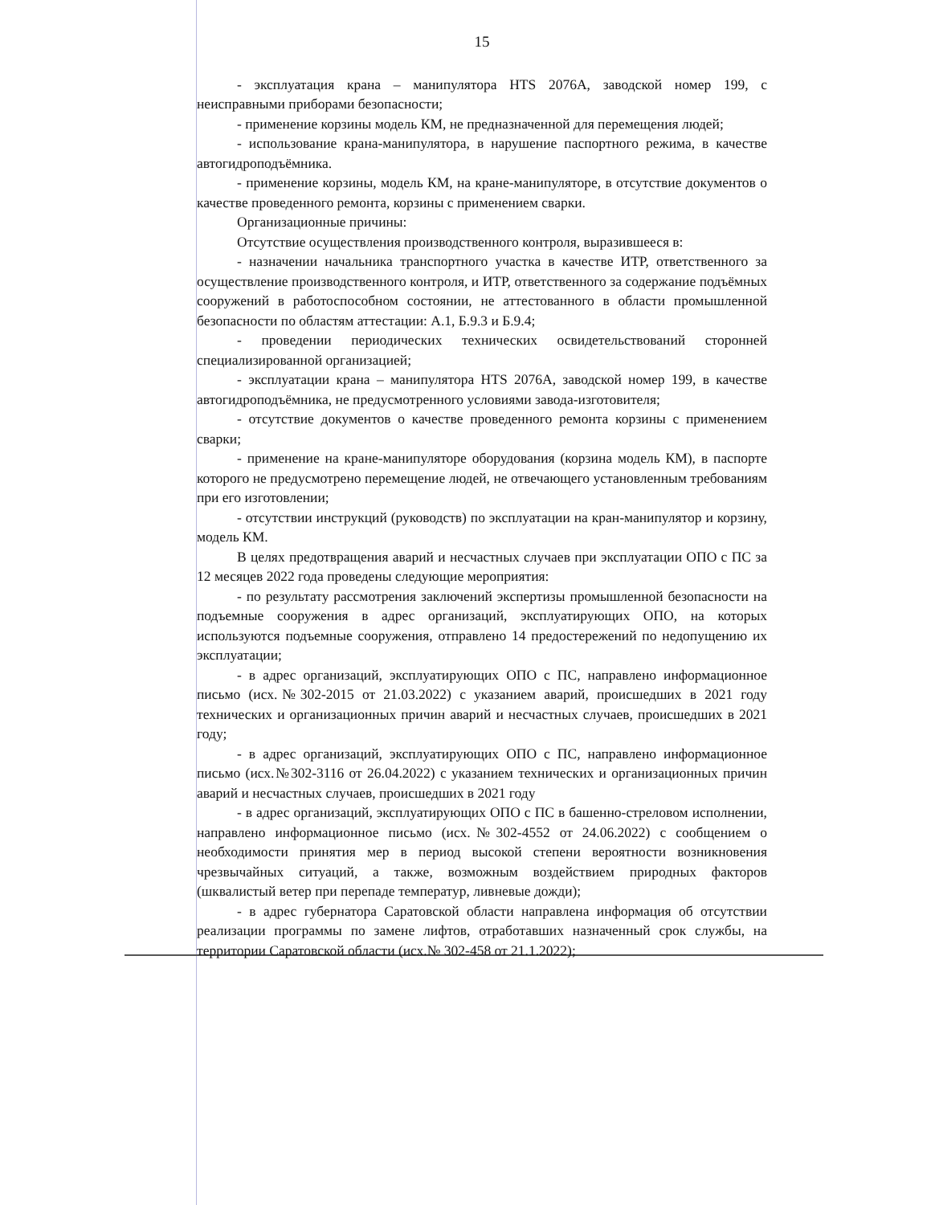15
- эксплуатация крана – манипулятора HTS 2076A, заводской номер 199, с неисправными приборами безопасности;
- применение корзины модель КМ, не предназначенной для перемещения людей;
- использование крана-манипулятора, в нарушение паспортного режима, в качестве автогидроподъёмника.
- применение корзины, модель КМ, на кране-манипуляторе, в отсутствие документов о качестве проведенного ремонта, корзины с применением сварки.
Организационные причины:
Отсутствие осуществления производственного контроля, выразившееся в:
- назначении начальника транспортного участка в качестве ИТР, ответственного за осуществление производственного контроля, и ИТР, ответственного за содержание подъёмных сооружений в работоспособном состоянии, не аттестованного в области промышленной безопасности по областям аттестации: А.1, Б.9.3 и Б.9.4;
- проведении периодических технических освидетельствований сторонней специализированной организацией;
- эксплуатации крана – манипулятора HTS 2076A, заводской номер 199, в качестве автогидроподъёмника, не предусмотренного условиями завода-изготовителя;
- отсутствие документов о качестве проведенного ремонта корзины с применением сварки;
- применение на кране-манипуляторе оборудования (корзина модель КМ), в паспорте которого не предусмотрено перемещение людей, не отвечающего установленным требованиям при его изготовлении;
- отсутствии инструкций (руководств) по эксплуатации на кран-манипулятор и корзину, модель КМ.
В целях предотвращения аварий и несчастных случаев при эксплуатации ОПО с ПС за 12 месяцев 2022 года проведены следующие мероприятия:
- по результату рассмотрения заключений экспертизы промышленной безопасности на подъемные сооружения в адрес организаций, эксплуатирующих ОПО, на которых используются подъемные сооружения, отправлено 14 предостережений по недопущению их эксплуатации;
- в адрес организаций, эксплуатирующих ОПО с ПС, направлено информационное письмо (исх.№302-2015 от 21.03.2022) с указанием аварий, происшедших в 2021 году технических и организационных причин аварий и несчастных случаев, происшедших в 2021 году;
- в адрес организаций, эксплуатирующих ОПО с ПС, направлено информационное письмо (исх.№302-3116 от 26.04.2022) с указанием технических и организационных причин аварий и несчастных случаев, происшедших в 2021 году
- в адрес организаций, эксплуатирующих ОПО с ПС в башенно-стреловом исполнении, направлено информационное письмо (исх.№302-4552 от 24.06.2022) с сообщением о необходимости принятия мер в период высокой степени вероятности возникновения чрезвычайных ситуаций, а также, возможным воздействием природных факторов (шквалистый ветер при перепаде температур, ливневые дожди);
- в адрес губернатора Саратовской области направлена информация об отсутствии реализации программы по замене лифтов, отработавших назначенный срок службы, на территории Саратовской области (исх.№ 302-458 от 21.1.2022);